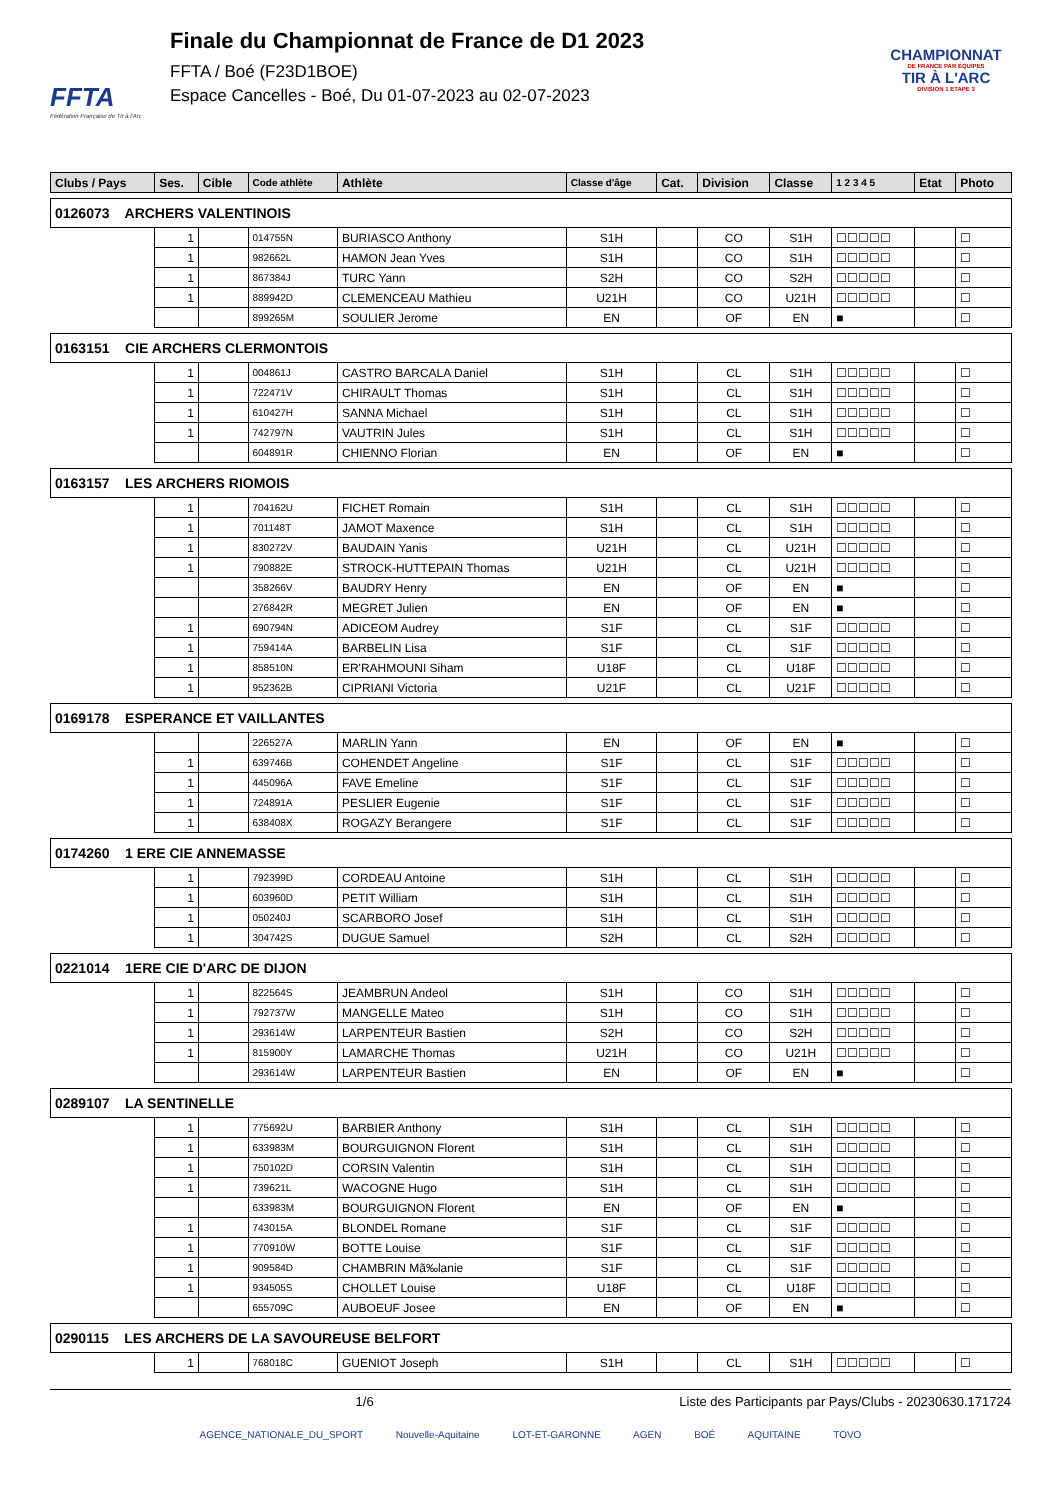FFTA
Fédération Française de Tir à l'Arc
Finale du Championnat de France de D1 2023
FFTA / Boé (F23D1BOE)
Espace Cancelles - Boé, Du 01-07-2023 au 02-07-2023
CHAMPIONNAT
DE FRANCE PAR ÉQUIPES
TIR À L'ARC
DIVISION 1 ETAPE 3
| Clubs / Pays | Ses. | Cible | Code athlète | Athlète | Classe d'âge | Cat. | Division | Classe | 1 2 3 4 5 | Etat | Photo |
| --- | --- | --- | --- | --- | --- | --- | --- | --- | --- | --- | --- |
| 0126073 ARCHERS VALENTINOIS | | | | | | | | | | | |
| | 1 | | 014755N | BURIASCO Anthony | S1H | | CO | S1H | ☐☐☐☐☐ | | ☐ |
| | 1 | | 982662L | HAMON Jean Yves | S1H | | CO | S1H | ☐☐☐☐☐ | | ☐ |
| | 1 | | 867384J | TURC Yann | S2H | | CO | S2H | ☐☐☐☐☐ | | ☐ |
| | 1 | | 889942D | CLEMENCEAU Mathieu | U21H | | CO | U21H | ☐☐☐☐☐ | | ☐ |
| | | | 899265M | SOULIER Jerome | EN | | OF | EN | ■ | | ☐ |
| 0163151 CIE ARCHERS CLERMONTOIS | | | | | | | | | | | |
| | 1 | | 004861J | CASTRO BARCALA Daniel | S1H | | CL | S1H | ☐☐☐☐☐ | | ☐ |
| | 1 | | 722471V | CHIRAULT Thomas | S1H | | CL | S1H | ☐☐☐☐☐ | | ☐ |
| | 1 | | 610427H | SANNA Michael | S1H | | CL | S1H | ☐☐☐☐☐ | | ☐ |
| | 1 | | 742797N | VAUTRIN Jules | S1H | | CL | S1H | ☐☐☐☐☐ | | ☐ |
| | | | 604891R | CHIENNO Florian | EN | | OF | EN | ■ | | ☐ |
| 0163157 LES ARCHERS RIOMOIS | | | | | | | | | | | |
| | 1 | | 704162U | FICHET Romain | S1H | | CL | S1H | ☐☐☐☐☐ | | ☐ |
| | 1 | | 701148T | JAMOT Maxence | S1H | | CL | S1H | ☐☐☐☐☐ | | ☐ |
| | 1 | | 830272V | BAUDAIN Yanis | U21H | | CL | U21H | ☐☐☐☐☐ | | ☐ |
| | 1 | | 790882E | STROCK-HUTTEPAIN Thomas | U21H | | CL | U21H | ☐☐☐☐☐ | | ☐ |
| | | | 358266V | BAUDRY Henry | EN | | OF | EN | ■ | | ☐ |
| | | | 276842R | MEGRET Julien | EN | | OF | EN | ■ | | ☐ |
| | 1 | | 690794N | ADICEOM Audrey | S1F | | CL | S1F | ☐☐☐☐☐ | | ☐ |
| | 1 | | 759414A | BARBELIN Lisa | S1F | | CL | S1F | ☐☐☐☐☐ | | ☐ |
| | 1 | | 858510N | ER'RAHMOUNI Siham | U18F | | CL | U18F | ☐☐☐☐☐ | | ☐ |
| | 1 | | 952362B | CIPRIANI Victoria | U21F | | CL | U21F | ☐☐☐☐☐ | | ☐ |
| 0169178 ESPERANCE ET VAILLANTES | | | | | | | | | | | |
| | | | 226527A | MARLIN Yann | EN | | OF | EN | ■ | | ☐ |
| | 1 | | 639746B | COHENDET Angeline | S1F | | CL | S1F | ☐☐☐☐☐ | | ☐ |
| | 1 | | 445096A | FAVE Emeline | S1F | | CL | S1F | ☐☐☐☐☐ | | ☐ |
| | 1 | | 724891A | PESLIER Eugenie | S1F | | CL | S1F | ☐☐☐☐☐ | | ☐ |
| | 1 | | 638408X | ROGAZY Berangere | S1F | | CL | S1F | ☐☐☐☐☐ | | ☐ |
| 0174260 1 ERE CIE ANNEMASSE | | | | | | | | | | | |
| | 1 | | 792399D | CORDEAU Antoine | S1H | | CL | S1H | ☐☐☐☐☐ | | ☐ |
| | 1 | | 603960D | PETIT William | S1H | | CL | S1H | ☐☐☐☐☐ | | ☐ |
| | 1 | | 050240J | SCARBORO Josef | S1H | | CL | S1H | ☐☐☐☐☐ | | ☐ |
| | 1 | | 304742S | DUGUE Samuel | S2H | | CL | S2H | ☐☐☐☐☐ | | ☐ |
| 0221014 1ERE CIE D'ARC DE DIJON | | | | | | | | | | | |
| | 1 | | 822564S | JEAMBRUN Andeol | S1H | | CO | S1H | ☐☐☐☐☐ | | ☐ |
| | 1 | | 792737W | MANGELLE Mateo | S1H | | CO | S1H | ☐☐☐☐☐ | | ☐ |
| | 1 | | 293614W | LARPENTEUR Bastien | S2H | | CO | S2H | ☐☐☐☐☐ | | ☐ |
| | 1 | | 815900Y | LAMARCHE Thomas | U21H | | CO | U21H | ☐☐☐☐☐ | | ☐ |
| | | | 293614W | LARPENTEUR Bastien | EN | | OF | EN | ■ | | ☐ |
| 0289107 LA SENTINELLE | | | | | | | | | | | |
| | 1 | | 775692U | BARBIER Anthony | S1H | | CL | S1H | ☐☐☐☐☐ | | ☐ |
| | 1 | | 633983M | BOURGUIGNON Florent | S1H | | CL | S1H | ☐☐☐☐☐ | | ☐ |
| | 1 | | 750102D | CORSIN Valentin | S1H | | CL | S1H | ☐☐☐☐☐ | | ☐ |
| | 1 | | 739621L | WACOGNE Hugo | S1H | | CL | S1H | ☐☐☐☐☐ | | ☐ |
| | | | 633983M | BOURGUIGNON Florent | EN | | OF | EN | ■ | | ☐ |
| | 1 | | 743015A | BLONDEL Romane | S1F | | CL | S1F | ☐☐☐☐☐ | | ☐ |
| | 1 | | 770910W | BOTTE Louise | S1F | | CL | S1F | ☐☐☐☐☐ | | ☐ |
| | 1 | | 909584D | CHAMBRIN Mã‰lanie | S1F | | CL | S1F | ☐☐☐☐☐ | | ☐ |
| | 1 | | 934505S | CHOLLET Louise | U18F | | CL | U18F | ☐☐☐☐☐ | | ☐ |
| | | | 655709C | AUBOEUF Josee | EN | | OF | EN | ■ | | ☐ |
| 0290115 LES ARCHERS DE LA SAVOUREUSE BELFORT | | | | | | | | | | | |
| | 1 | | 768018C | GUENIOT Joseph | S1H | | CL | S1H | ☐☐☐☐☐ | | ☐ |
1/6 Liste des Participants par Pays/Clubs - 20230630.171724
AGENCE_NATIONALE_DU_SPORT Nouvelle-Aquitaine LOT-ET-GARONNE AGEN BOÉ AQUITAINE TOVO